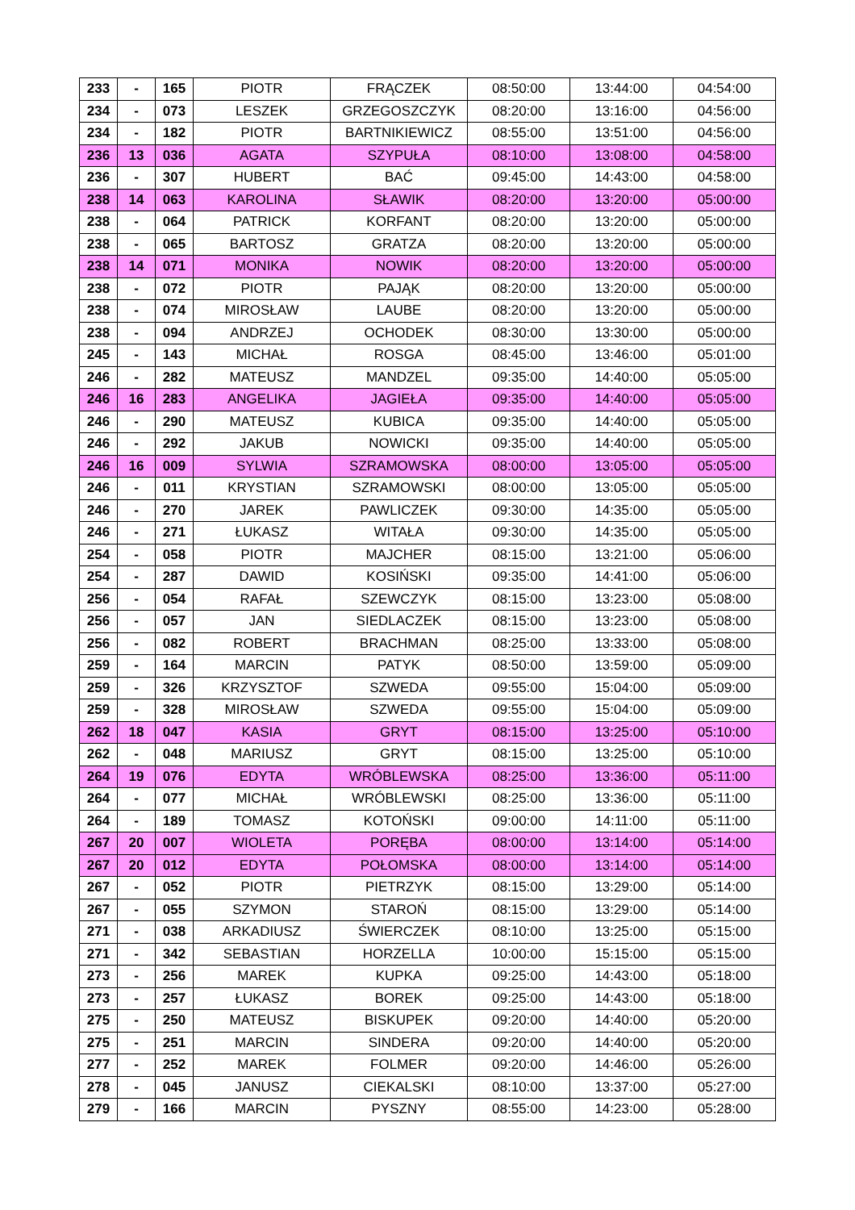| 233 | - | 165 | PIOTR | FRĄCZEK | 08:50:00 | 13:44:00 | 04:54:00 |
| 234 | - | 073 | LESZEK | GRZEGOSZCZYK | 08:20:00 | 13:16:00 | 04:56:00 |
| 234 | - | 182 | PIOTR | BARTNIKIEWICZ | 08:55:00 | 13:51:00 | 04:56:00 |
| 236 | 13 | 036 | AGATA | SZYPUŁA | 08:10:00 | 13:08:00 | 04:58:00 |
| 236 | - | 307 | HUBERT | BAĆ | 09:45:00 | 14:43:00 | 04:58:00 |
| 238 | 14 | 063 | KAROLINA | SŁAWIK | 08:20:00 | 13:20:00 | 05:00:00 |
| 238 | - | 064 | PATRICK | KORFANT | 08:20:00 | 13:20:00 | 05:00:00 |
| 238 | - | 065 | BARTOSZ | GRATZA | 08:20:00 | 13:20:00 | 05:00:00 |
| 238 | 14 | 071 | MONIKA | NOWIK | 08:20:00 | 13:20:00 | 05:00:00 |
| 238 | - | 072 | PIOTR | PAJĄK | 08:20:00 | 13:20:00 | 05:00:00 |
| 238 | - | 074 | MIROSŁAW | LAUBE | 08:20:00 | 13:20:00 | 05:00:00 |
| 238 | - | 094 | ANDRZEJ | OCHODEK | 08:30:00 | 13:30:00 | 05:00:00 |
| 245 | - | 143 | MICHAŁ | ROSGA | 08:45:00 | 13:46:00 | 05:01:00 |
| 246 | - | 282 | MATEUSZ | MANDZEL | 09:35:00 | 14:40:00 | 05:05:00 |
| 246 | 16 | 283 | ANGELIKA | JAGIEŁA | 09:35:00 | 14:40:00 | 05:05:00 |
| 246 | - | 290 | MATEUSZ | KUBICA | 09:35:00 | 14:40:00 | 05:05:00 |
| 246 | - | 292 | JAKUB | NOWICKI | 09:35:00 | 14:40:00 | 05:05:00 |
| 246 | 16 | 009 | SYLWIA | SZRAMOWSKA | 08:00:00 | 13:05:00 | 05:05:00 |
| 246 | - | 011 | KRYSTIAN | SZRAMOWSKI | 08:00:00 | 13:05:00 | 05:05:00 |
| 246 | - | 270 | JAREK | PAWLICZEK | 09:30:00 | 14:35:00 | 05:05:00 |
| 246 | - | 271 | ŁUKASZ | WITAŁA | 09:30:00 | 14:35:00 | 05:05:00 |
| 254 | - | 058 | PIOTR | MAJCHER | 08:15:00 | 13:21:00 | 05:06:00 |
| 254 | - | 287 | DAWID | KOSIŃSKI | 09:35:00 | 14:41:00 | 05:06:00 |
| 256 | - | 054 | RAFAŁ | SZEWCZYK | 08:15:00 | 13:23:00 | 05:08:00 |
| 256 | - | 057 | JAN | SIEDLACZEK | 08:15:00 | 13:23:00 | 05:08:00 |
| 256 | - | 082 | ROBERT | BRACHMAN | 08:25:00 | 13:33:00 | 05:08:00 |
| 259 | - | 164 | MARCIN | PATYK | 08:50:00 | 13:59:00 | 05:09:00 |
| 259 | - | 326 | KRZYSZTOF | SZWEDA | 09:55:00 | 15:04:00 | 05:09:00 |
| 259 | - | 328 | MIROSŁAW | SZWEDA | 09:55:00 | 15:04:00 | 05:09:00 |
| 262 | 18 | 047 | KASIA | GRYT | 08:15:00 | 13:25:00 | 05:10:00 |
| 262 | - | 048 | MARIUSZ | GRYT | 08:15:00 | 13:25:00 | 05:10:00 |
| 264 | 19 | 076 | EDYTA | WRÓBLEWSKA | 08:25:00 | 13:36:00 | 05:11:00 |
| 264 | - | 077 | MICHAŁ | WRÓBLEWSKI | 08:25:00 | 13:36:00 | 05:11:00 |
| 264 | - | 189 | TOMASZ | KOTOŃSKI | 09:00:00 | 14:11:00 | 05:11:00 |
| 267 | 20 | 007 | WIOLETA | PORĘBA | 08:00:00 | 13:14:00 | 05:14:00 |
| 267 | 20 | 012 | EDYTA | POŁOMSKA | 08:00:00 | 13:14:00 | 05:14:00 |
| 267 | - | 052 | PIOTR | PIETRZYK | 08:15:00 | 13:29:00 | 05:14:00 |
| 267 | - | 055 | SZYMON | STAROŃ | 08:15:00 | 13:29:00 | 05:14:00 |
| 271 | - | 038 | ARKADIUSZ | ŚWIERCZEK | 08:10:00 | 13:25:00 | 05:15:00 |
| 271 | - | 342 | SEBASTIAN | HORZELLA | 10:00:00 | 15:15:00 | 05:15:00 |
| 273 | - | 256 | MAREK | KUPKA | 09:25:00 | 14:43:00 | 05:18:00 |
| 273 | - | 257 | ŁUKASZ | BOREK | 09:25:00 | 14:43:00 | 05:18:00 |
| 275 | - | 250 | MATEUSZ | BISKUPEK | 09:20:00 | 14:40:00 | 05:20:00 |
| 275 | - | 251 | MARCIN | SINDERA | 09:20:00 | 14:40:00 | 05:20:00 |
| 277 | - | 252 | MAREK | FOLMER | 09:20:00 | 14:46:00 | 05:26:00 |
| 278 | - | 045 | JANUSZ | CIEKALSKI | 08:10:00 | 13:37:00 | 05:27:00 |
| 279 | - | 166 | MARCIN | PYSZNY | 08:55:00 | 14:23:00 | 05:28:00 |